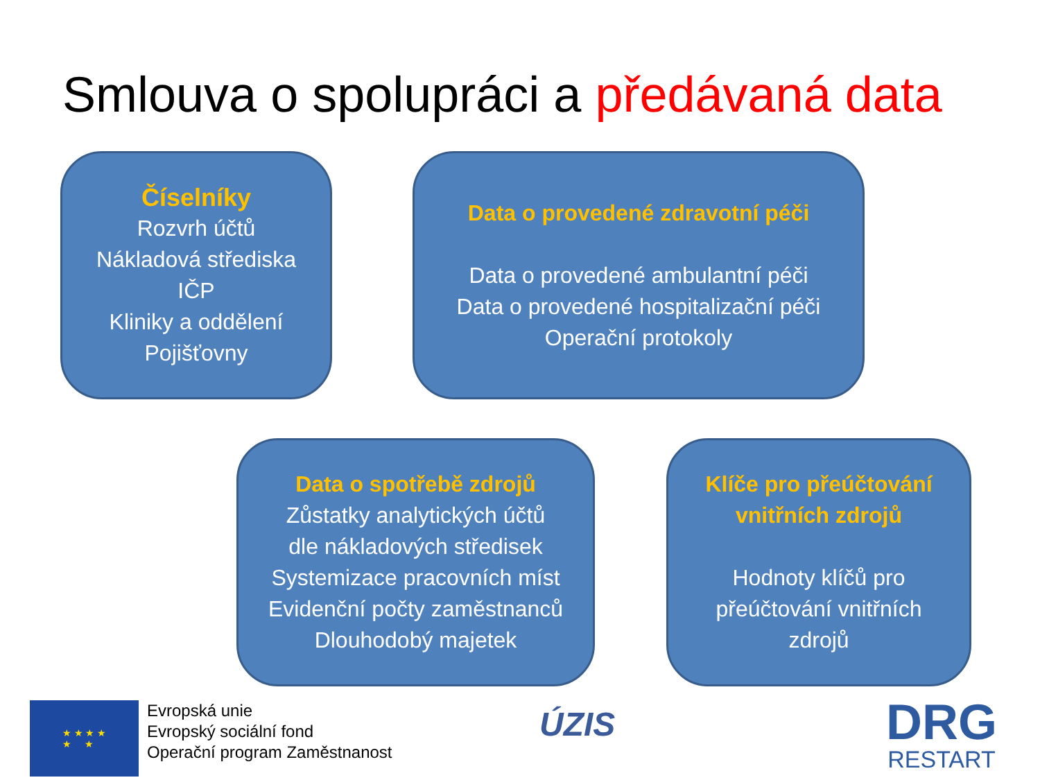Smlouva o spolupráci a předávaná data
Číselníky
Rozvrh účtů
Nákladová střediska
IČP
Kliniky a oddělení
Pojišťovny
Data o provedené zdravotní péči
Data o provedené ambulantní péči
Data o provedené hospitalizační péči
Operační protokoly
Data o spotřebě zdrojů
Zůstatky analytických účtů
dle nákladových středisek
Systemizace pracovních míst
Evidenční počty zaměstnanců
Dlouhodobý majetek
Klíče pro přeúčtování
vnitřních zdrojů
Hodnoty klíčů pro
přeúčtování vnitřních
zdrojů
★ ★ ★ ★
★ ★
Evropská unie
Evropský sociální fond
Operační program Zaměstnanost
ÚZIS
DRG
RESTART